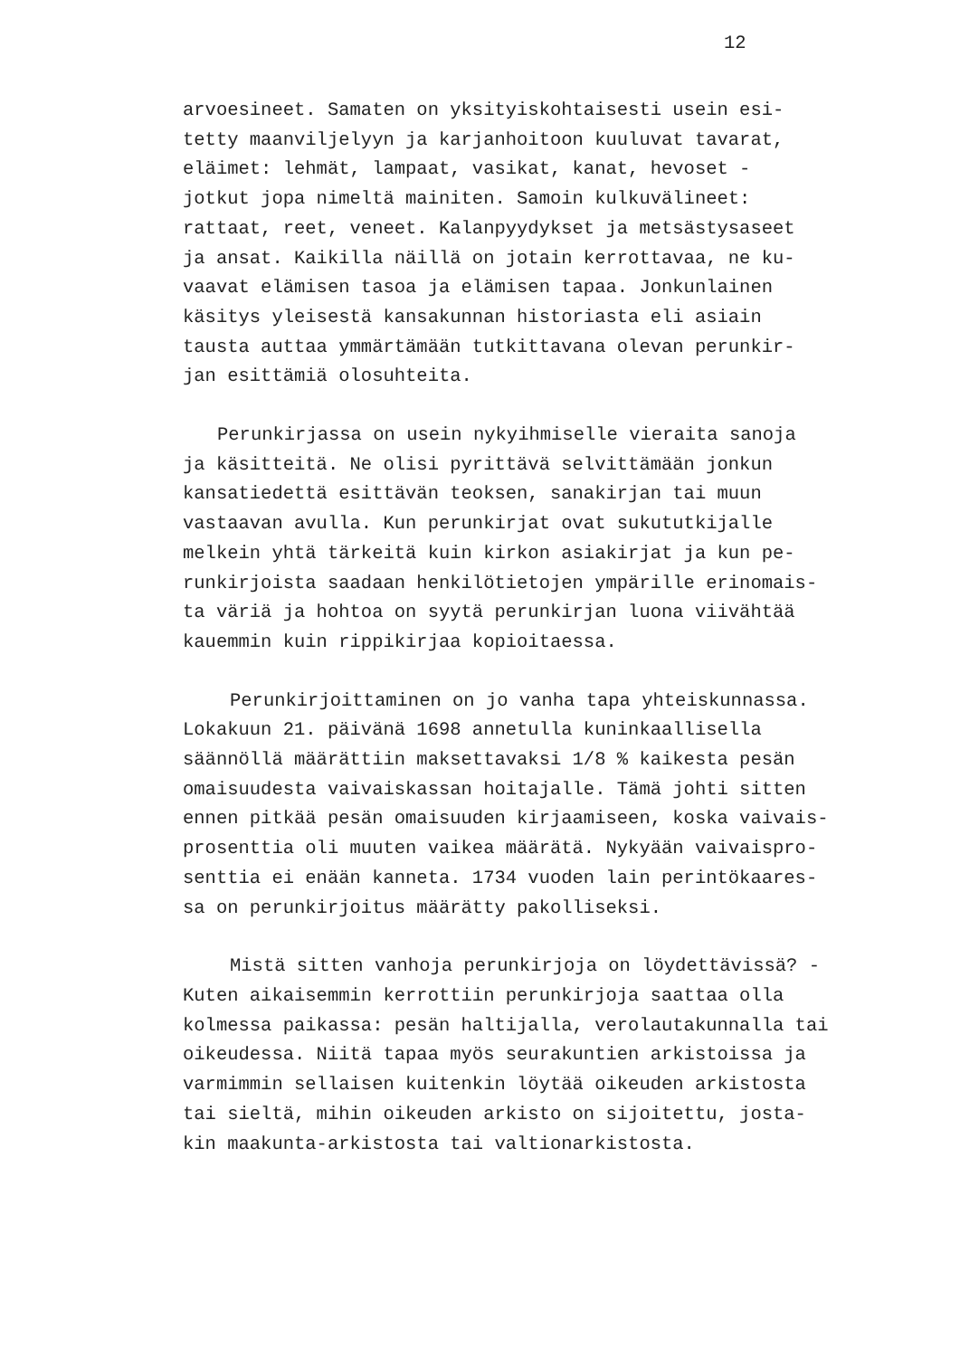12
arvoesineet. Samaten on yksityiskohtaisesti usein esi- tetty maanviljelyyn ja karjanhoitoon kuuluvat tavarat, eläimet: lehmät, lampaat, vasikat, kanat, hevoset - jotkut jopa nimeltä mainiten. Samoin kulkuvälineet: rattaat, reet, veneet. Kalanpyydykset ja metsästysaseet ja ansat. Kaikilla näillä on jotain kerrottavaa, ne ku- vaavat elämisen tasoa ja elämisen tapaa. Jonkunlainen käsitys yleisestä kansakunnan historiasta eli asiain tausta auttaa ymmärtämään tutkittavana olevan perunkir- jan esittämiä olosuhteita.
Perunkirjassa on usein nykyihmiselle vieraita sanoja ja käsitteitä. Ne olisi pyrittävä selvittämään jonkun kansatiedettä esittävän teoksen, sanakirjan tai muun vastaavan avulla. Kun perunkirjat ovat sukututkijalle melkein yhtä tärkeitä kuin kirkon asiakirjat ja kun pe- runkirjoista saadaan henkilötietojen ympärille erinomais- ta väriä ja hohtoa on syytä perunkirjan luona viivähtää kauemmin kuin rippikirjaa kopioitaessa.
Perunkirjoittaminen on jo vanha tapa yhteiskunnassa. Lokakuun 21. päivänä 1698 annetulla kuninkaallisella säännöllä määrättiin maksettavaksi 1/8 % kaikesta pesän omaisuudesta vaivaiskassan hoitajalle. Tämä johti sitten ennen pitkää pesän omaisuuden kirjaamiseen, koska vaivais- prosenttia oli muuten vaikea määrätä. Nykyään vaivaispro- senttia ei enään kanneta. 1734 vuoden lain perintökaares- sa on perunkirjoitus määrätty pakolliseksi.
Mistä sitten vanhoja perunkirjoja on löydettävissä? - Kuten aikaisemmin kerrottiin perunkirjoja saattaa olla kolmessa paikassa: pesän haltijalla, verolautakunnalla tai oikeudessa. Niitä tapaa myös seurakuntien arkistoissa ja varmimmin sellaisen kuitenkin löytää oikeuden arkistosta tai sieltä, mihin oikeuden arkisto on sijoitettu, josta- kin maakunta-arkistosta tai valtionarkistosta.